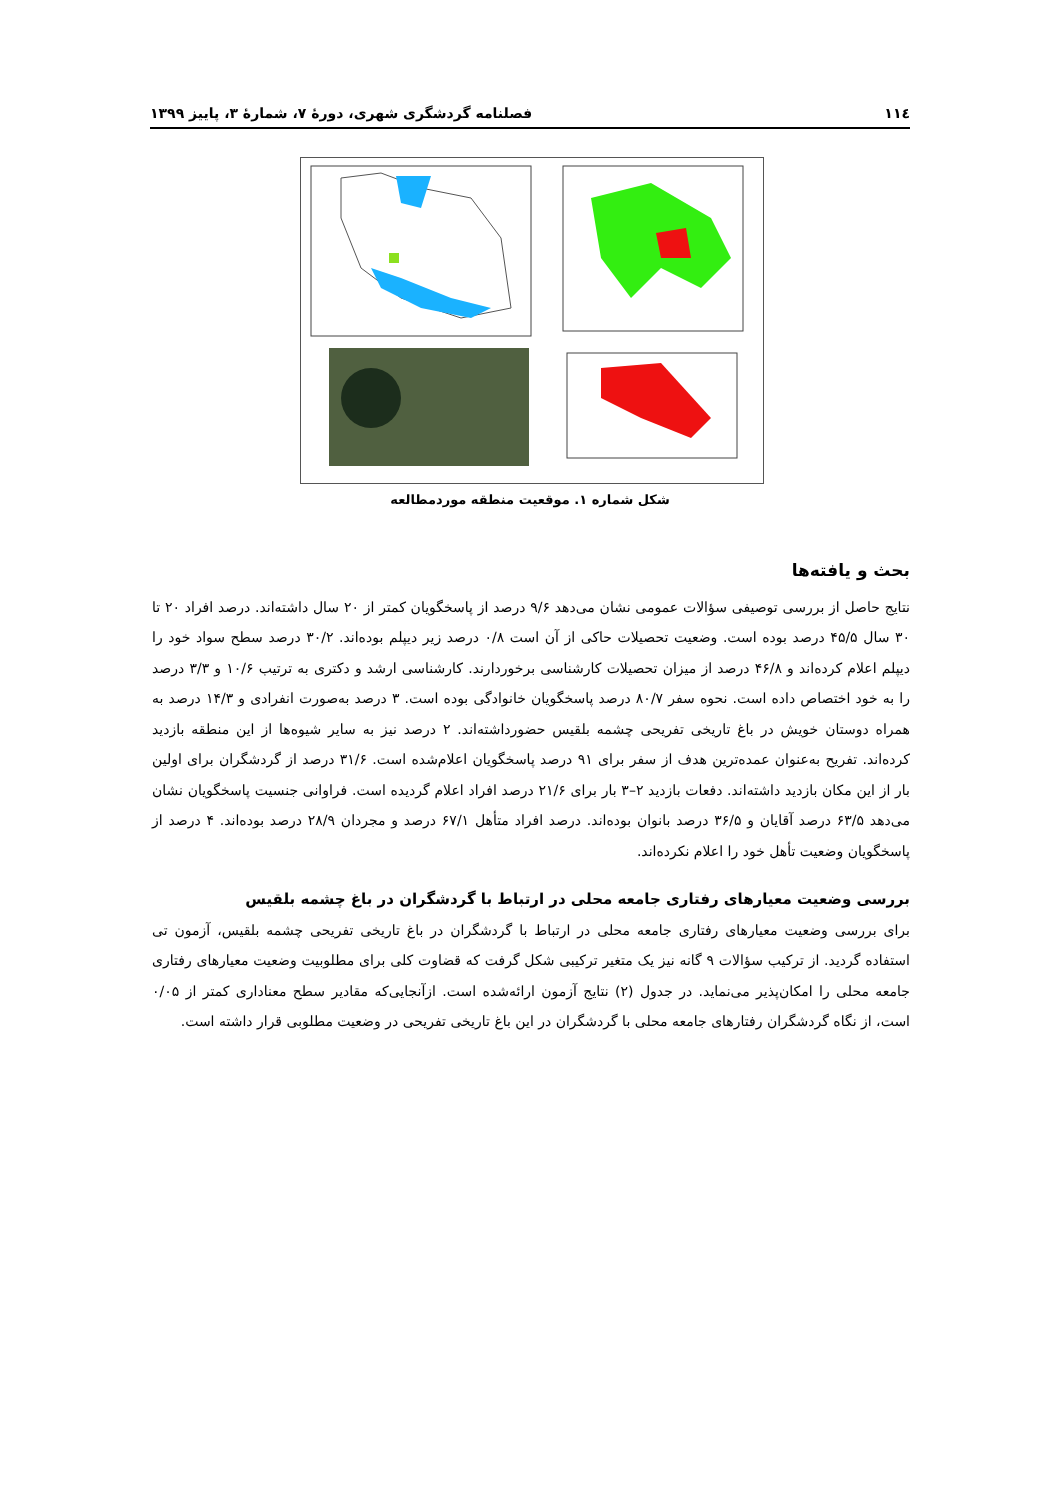۱۱٤ فصلنامه گردشگری شهری، دورهٔ ۷، شمارهٔ ۳، پاییز ۱۳۹۹
شکل شماره ۱. موقعیت منطقه موردمطالعه
بحث و یافته‌ها
نتایج حاصل از بررسی توصیفی سؤالات عمومی نشان می‌دهد ۹/۶ درصد از پاسخگویان کمتر از ۲۰ سال داشته‌اند. درصد افراد ۲۰ تا ۳۰ سال ۴۵/۵ درصد بوده است. وضعیت تحصیلات حاکی از آن است ۰/۸ درصد زیر دیپلم بوده‌اند. ۳۰/۲ درصد سطح سواد خود را دیپلم اعلام کرده‌اند و ۴۶/۸ درصد از میزان تحصیلات کارشناسی برخوردارند. کارشناسی ارشد و دکتری به ترتیب ۱۰/۶ و ۳/۳ درصد را به خود اختصاص داده است. نحوه سفر ۸۰/۷ درصد پاسخگویان خانوادگی بوده است. ۳ درصد به‌صورت انفرادی و ۱۴/۳ درصد به همراه دوستان خویش در باغ تاریخی تفریحی چشمه بلقیس حضورداشته‌اند. ۲ درصد نیز به سایر شیوه‌ها از این منطقه بازدید کرده‌اند. تفریح به‌عنوان عمده‌ترین هدف از سفر برای ۹۱ درصد پاسخگویان اعلام‌شده است. ۳۱/۶ درصد از گردشگران برای اولین بار از این مکان بازدید داشته‌اند. دفعات بازدید ۲–۳ بار برای ۲۱/۶ درصد افراد اعلام گردیده است. فراوانی جنسیت پاسخگویان نشان می‌دهد ۶۳/۵ درصد آقایان و ۳۶/۵ درصد بانوان بوده‌اند. درصد افراد متأهل ۶۷/۱ درصد و مجردان ۲۸/۹ درصد بوده‌اند. ۴ درصد از پاسخگویان وضعیت تأهل خود را اعلام نکرده‌اند.
بررسی وضعیت معیارهای رفتاری جامعه محلی در ارتباط با گردشگران در باغ چشمه بلقیس
برای بررسی وضعیت معیارهای رفتاری جامعه محلی در ارتباط با گردشگران در باغ تاریخی تفریحی چشمه بلقیس، آزمون تی استفاده گردید. از ترکیب سؤالات ۹ گانه نیز یک متغیر ترکیبی شکل گرفت که قضاوت کلی برای مطلوبیت وضعیت معیارهای رفتاری جامعه محلی را امکان‌پذیر می‌نماید. در جدول (۲) نتایج آزمون ارائه‌شده است. ازآنجایی‌که مقادیر سطح معناداری کمتر از ۰/۰۵ است، از نگاه گردشگران رفتارهای جامعه محلی با گردشگران در این باغ تاریخی تفریحی در وضعیت مطلوبی قرار داشته است.